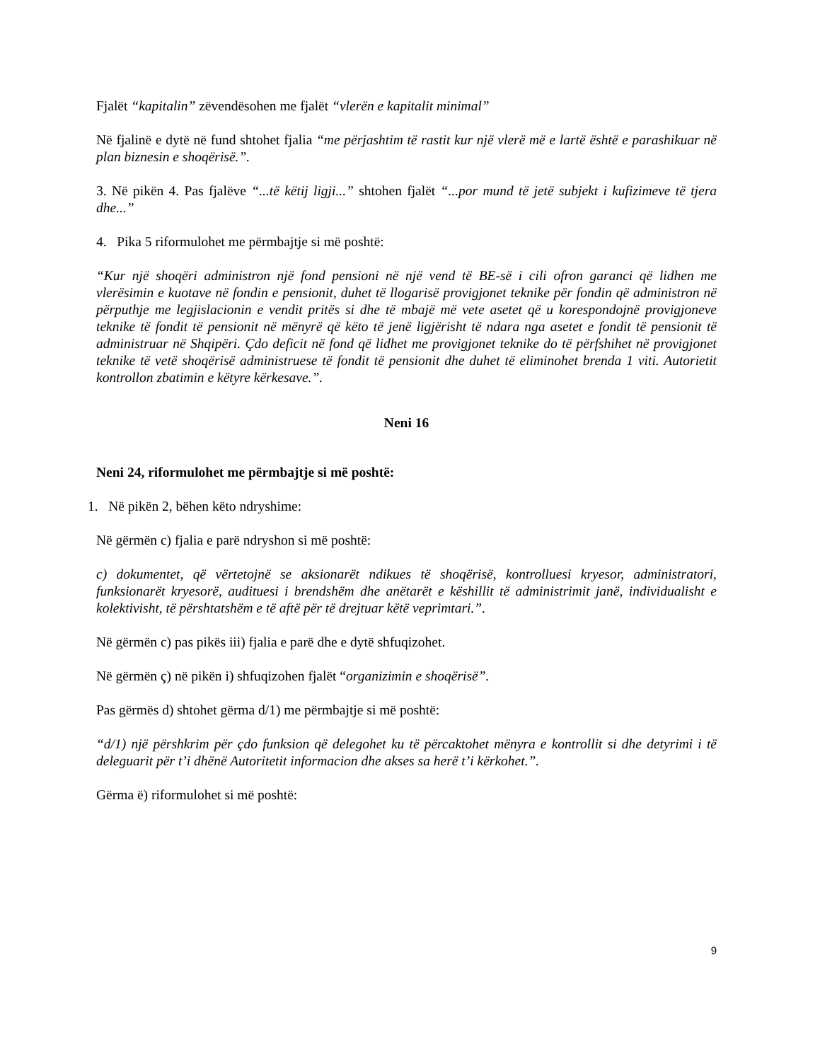Fjalët “kapitalin” zëvendësohen me fjalët “vlerën e kapitalit minimal”
Në fjalinë e dytë në fund shtohet fjalia “me përjashtim të rastit kur një vlerë më e lartë është e parashikuar në plan biznesin e shoqërisë.”.
3. Në pikën 4. Pas fjalëve “...të këtij ligji...” shtohen fjalët “...por mund të jetë subjekt i kufizimeve të tjera dhe...”
4. Pika 5 riformulohet me përmbajtje si më poshtë:
“Kur një shoqëri administron një fond pensioni në një vend të BE-së i cili ofron garanci që lidhen me vlerësimin e kuotave në fondin e pensionit, duhet të llogarisë provigjonet teknike për fondin që administron në përputhje me legjislacionin e vendit pritës si dhe të mbajë më vete asetet që u korespondojnë provigjoneve teknike të fondit të pensionit në mënyrë që këto të jenë ligjërisht të ndara nga asetet e fondit të pensionit të administruar në Shqipëri. Çdo deficit në fond që lidhet me provigjonet teknike do të përfshihet në provigjonet teknike të vetë shoqërisë administruese të fondit të pensionit dhe duhet të eliminohet brenda 1 viti. Autorietit kontrollon zbatimin e këtyre kërkesave.”.
Neni 16
Neni 24, riformulohet me përmbajtje si më poshtë:
1. Në pikën 2, bëhen këto ndryshime:
Në gërmën c) fjalia e parë ndryshon si më poshtë:
c) dokumentet, që vërtetojnë se aksionarët ndikues të shoqërisë, kontrolluesi kryesor, administratori, funksionarët kryesorë, audituesi i brendshëm dhe anëtarët e këshillit të administrimit janë, individualisht e kolektivisht, të përshtatshëm e të aftë për të drejtuar këtë veprimtari.”.
Në gërmën c) pas pikës iii) fjalia e parë dhe e dytë shfuqizohet.
Në gërmën ç) në pikën i) shfuqizohen fjalët “organizimin e shoqërisë”.
Pas gërmës d) shtohet gërma d/1) me përmbajtje si më poshtë:
“d/1) një përshkrim për çdo funksion që delegohet ku të përcaktohet mënyra e kontrollit si dhe detyrimi i të deleguarit për t’i dhënë Autoritetit informacion dhe akses sa herë t’i kërkohet.”.
Gërma ë) riformulohet si më poshtë:
9